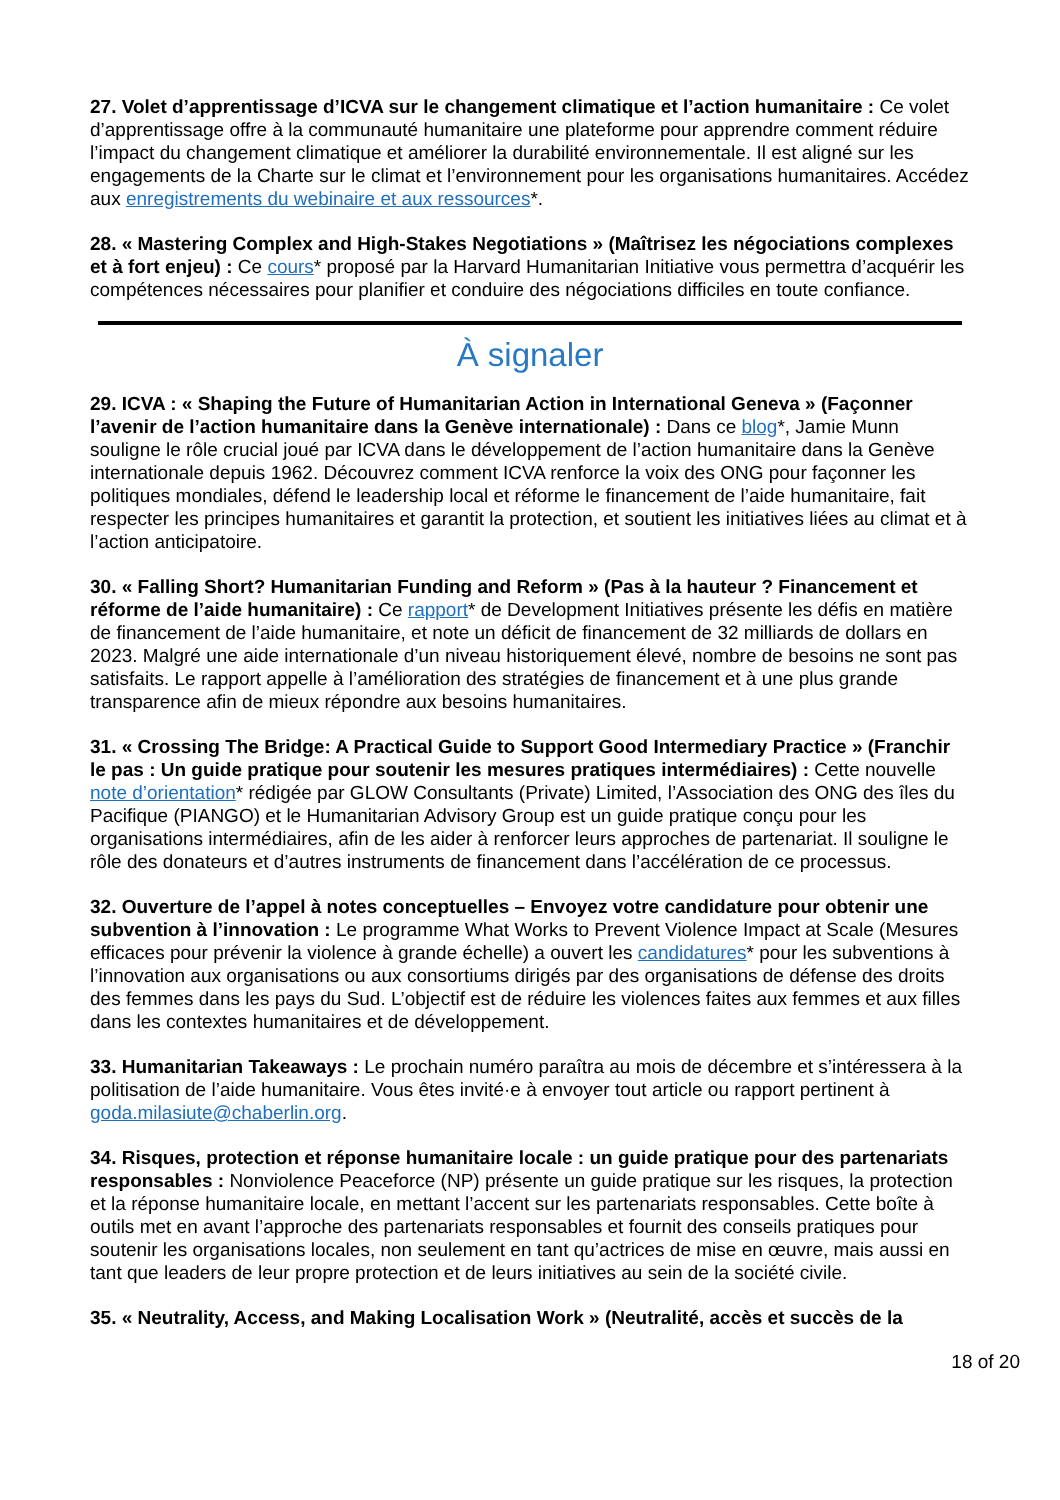27. Volet d’apprentissage d’ICVA sur le changement climatique et l’action humanitaire : Ce volet d’apprentissage offre à la communauté humanitaire une plateforme pour apprendre comment réduire l’impact du changement climatique et améliorer la durabilité environnementale. Il est aligné sur les engagements de la Charte sur le climat et l’environnement pour les organisations humanitaires. Accédez aux enregistrements du webinaire et aux ressources*.
28. « Mastering Complex and High-Stakes Negotiations » (Maîtrisez les négociations complexes et à fort enjeu) : Ce cours* proposé par la Harvard Humanitarian Initiative vous permettra d’acquérir les compétences nécessaires pour planifier et conduire des négociations difficiles en toute confiance.
À signaler
29. ICVA : « Shaping the Future of Humanitarian Action in International Geneva » (Façonner l’avenir de l’action humanitaire dans la Genève internationale) : Dans ce blog*, Jamie Munn souligne le rôle crucial joué par ICVA dans le développement de l’action humanitaire dans la Genève internationale depuis 1962. Découvrez comment ICVA renforce la voix des ONG pour façonner les politiques mondiales, défend le leadership local et réforme le financement de l’aide humanitaire, fait respecter les principes humanitaires et garantit la protection, et soutient les initiatives liées au climat et à l’action anticipatoire.
30. « Falling Short? Humanitarian Funding and Reform » (Pas à la hauteur ? Financement et réforme de l’aide humanitaire) : Ce rapport* de Development Initiatives présente les défis en matière de financement de l’aide humanitaire, et note un déficit de financement de 32 milliards de dollars en 2023. Malgré une aide internationale d’un niveau historiquement élevé, nombre de besoins ne sont pas satisfaits. Le rapport appelle à l’amélioration des stratégies de financement et à une plus grande transparence afin de mieux répondre aux besoins humanitaires.
31. « Crossing The Bridge: A Practical Guide to Support Good Intermediary Practice » (Franchir le pas : Un guide pratique pour soutenir les mesures pratiques intermédiaires) : Cette nouvelle note d’orientation* rédigée par GLOW Consultants (Private) Limited, l’Association des ONG des îles du Pacifique (PIANGO) et le Humanitarian Advisory Group est un guide pratique conçu pour les organisations intermédiaires, afin de les aider à renforcer leurs approches de partenariat. Il souligne le rôle des donateurs et d’autres instruments de financement dans l’accélération de ce processus.
32. Ouverture de l’appel à notes conceptuelles – Envoyez votre candidature pour obtenir une subvention à l’innovation : Le programme What Works to Prevent Violence Impact at Scale (Mesures efficaces pour prévenir la violence à grande échelle) a ouvert les candidatures* pour les subventions à l’innovation aux organisations ou aux consortiums dirigés par des organisations de défense des droits des femmes dans les pays du Sud. L’objectif est de réduire les violences faites aux femmes et aux filles dans les contextes humanitaires et de développement.
33. Humanitarian Takeaways : Le prochain numéro paraîtra au mois de décembre et s’intéressera à la politisation de l’aide humanitaire. Vous êtes invité·e à envoyer tout article ou rapport pertinent à goda.milasiute@chaberlin.org.
34. Risques, protection et réponse humanitaire locale : un guide pratique pour des partenariats responsables : Nonviolence Peaceforce (NP) présente un guide pratique sur les risques, la protection et la réponse humanitaire locale, en mettant l’accent sur les partenariats responsables. Cette boîte à outils met en avant l’approche des partenariats responsables et fournit des conseils pratiques pour soutenir les organisations locales, non seulement en tant qu’actrices de mise en œuvre, mais aussi en tant que leaders de leur propre protection et de leurs initiatives au sein de la société civile.
35. « Neutrality, Access, and Making Localisation Work » (Neutralité, accès et succès de la
18 of 20